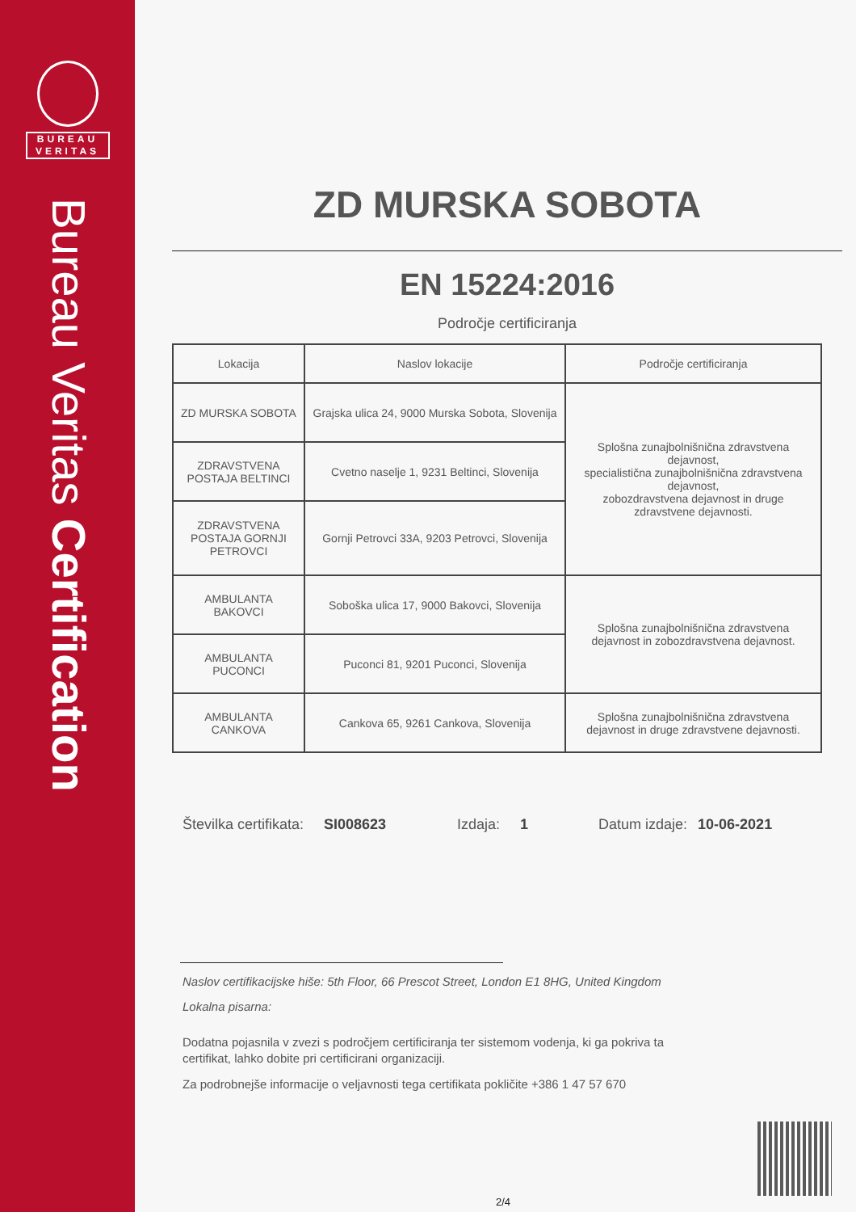BUREAU
VERITAS
Bureau Veritas Certification
ZD MURSKA SOBOTA
EN 15224:2016
Področje certificiranja
| Lokacija | Naslov lokacije | Področje certificiranja |
| --- | --- | --- |
| ZD MURSKA SOBOTA | Grajska ulica 24, 9000 Murska Sobota, Slovenija | Splošna zunajbolnišnična zdravstvena dejavnost, specialistična zunajbolnišnična zdravstvena dejavnost, zobozdravstvena dejavnost in druge zdravstvene dejavnosti. |
| ZDRAVSTVENA POSTAJA BELTINCI | Cvetno naselje 1, 9231 Beltinci, Slovenija | |
| ZDRAVSTVENA POSTAJA GORNJI PETROVCI | Gornji Petrovci 33A, 9203 Petrovci, Slovenija | |
| AMBULANTA BAKOVCI | Soboška ulica 17, 9000 Bakovci, Slovenija | Splošna zunajbolnišnična zdravstvena dejavnost in zobozdravstvena dejavnost. |
| AMBULANTA PUCONCI | Puconci 81, 9201 Puconci, Slovenija | |
| AMBULANTA CANKOVA | Cankova 65, 9261 Cankova, Slovenija | Splošna zunajbolnišnična zdravstvena dejavnost in druge zdravstvene dejavnosti. |
Številka certifikata: SI008623 Izdaja: 1 Datum izdaje: 10-06-2021
Naslov certifikacijske hiše: 5th Floor, 66 Prescot Street, London E1 8HG, United Kingdom
Lokalna pisarna:
Dodatna pojasnila v zvezi s področjem certificiranja ter sistemom vodenja, ki ga pokriva ta certifikat, lahko dobite pri certificirani organizaciji.
Za podrobnejše informacije o veljavnosti tega certifikata pokličite +386 1 47 57 670
2/4